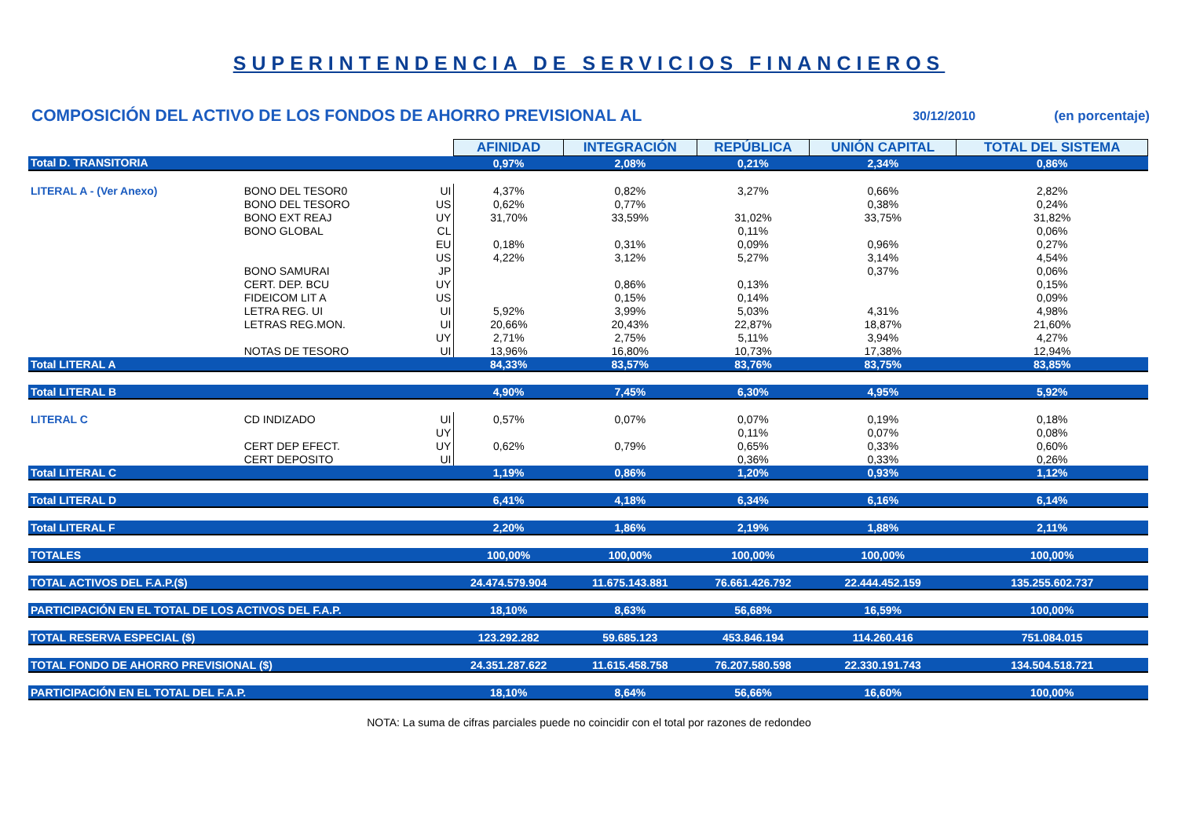SUPERINTENDENCIA DE SERVICIOS FINANCIEROS
COMPOSICIÓN DEL ACTIVO DE LOS FONDOS DE AHORRO PREVISIONAL AL 30/12/2010 (en porcentaje)
| | | | AFINIDAD | INTEGRACIÓN | REPÚBLICA | UNIÓN CAPITAL | TOTAL DEL SISTEMA |
| Total D. TRANSITORIA | | | 0,97% | 2,08% | 0,21% | 2,34% | 0,86% |
| LITERAL A - (Ver Anexo) | BONO DEL TESOR0 | UI | 4,37% | 0,82% | 3,27% | 0,66% | 2,82% |
| | BONO DEL TESORO | US | 0,62% | 0,77% | | 0,38% | 0,24% |
| | BONO EXT REAJ | UY | 31,70% | 33,59% | 31,02% | 33,75% | 31,82% |
| | BONO GLOBAL | CL | | | 0,11% | | 0,06% |
| | | EU | 0,18% | 0,31% | 0,09% | 0,96% | 0,27% |
| | | US | 4,22% | 3,12% | 5,27% | 3,14% | 4,54% |
| | BONO SAMURAI | JP | | | | 0,37% | 0,06% |
| | CERT. DEP. BCU | UY | | 0,86% | 0,13% | | 0,15% |
| | FIDEICOM LIT A | US | | 0,15% | 0,14% | | 0,09% |
| | LETRA REG. UI | UI | 5,92% | 3,99% | 5,03% | 4,31% | 4,98% |
| | LETRAS REG.MON. | UI | 20,66% | 20,43% | 22,87% | 18,87% | 21,60% |
| | | UY | 2,71% | 2,75% | 5,11% | 3,94% | 4,27% |
| | NOTAS DE TESORO | UI | 13,96% | 16,80% | 10,73% | 17,38% | 12,94% |
| Total LITERAL A | | | 84,33% | 83,57% | 83,76% | 83,75% | 83,85% |
| Total LITERAL B | | | 4,90% | 7,45% | 6,30% | 4,95% | 5,92% |
| LITERAL C | CD INDIZADO | UI | 0,57% | 0,07% | 0,07% | 0,19% | 0,18% |
| | | UY | | | 0,11% | 0,07% | 0,08% |
| | CERT DEP EFECT. | UY | 0,62% | 0,79% | 0,65% | 0,33% | 0,60% |
| | CERT DEPOSITO | UI | | | 0,36% | 0,33% | 0,26% |
| Total LITERAL C | | | 1,19% | 0,86% | 1,20% | 0,93% | 1,12% |
| Total LITERAL D | | | 6,41% | 4,18% | 6,34% | 6,16% | 6,14% |
| Total LITERAL F | | | 2,20% | 1,86% | 2,19% | 1,88% | 2,11% |
| TOTALES | | | 100,00% | 100,00% | 100,00% | 100,00% | 100,00% |
| TOTAL ACTIVOS DEL F.A.P.($) | | | 24.474.579.904 | 11.675.143.881 | 76.661.426.792 | 22.444.452.159 | 135.255.602.737 |
| PARTICIPACIÓN EN EL TOTAL DE LOS ACTIVOS DEL F.A.P. | | | 18,10% | 8,63% | 56,68% | 16,59% | 100,00% |
| TOTAL RESERVA ESPECIAL ($) | | | 123.292.282 | 59.685.123 | 453.846.194 | 114.260.416 | 751.084.015 |
| TOTAL FONDO DE AHORRO PREVISIONAL ($) | | | 24.351.287.622 | 11.615.458.758 | 76.207.580.598 | 22.330.191.743 | 134.504.518.721 |
| PARTICIPACIÓN EN EL TOTAL DEL F.A.P. | | | 18,10% | 8,64% | 56,66% | 16,60% | 100,00% |
NOTA: La suma de cifras parciales puede no coincidir con el total por razones de redondeo